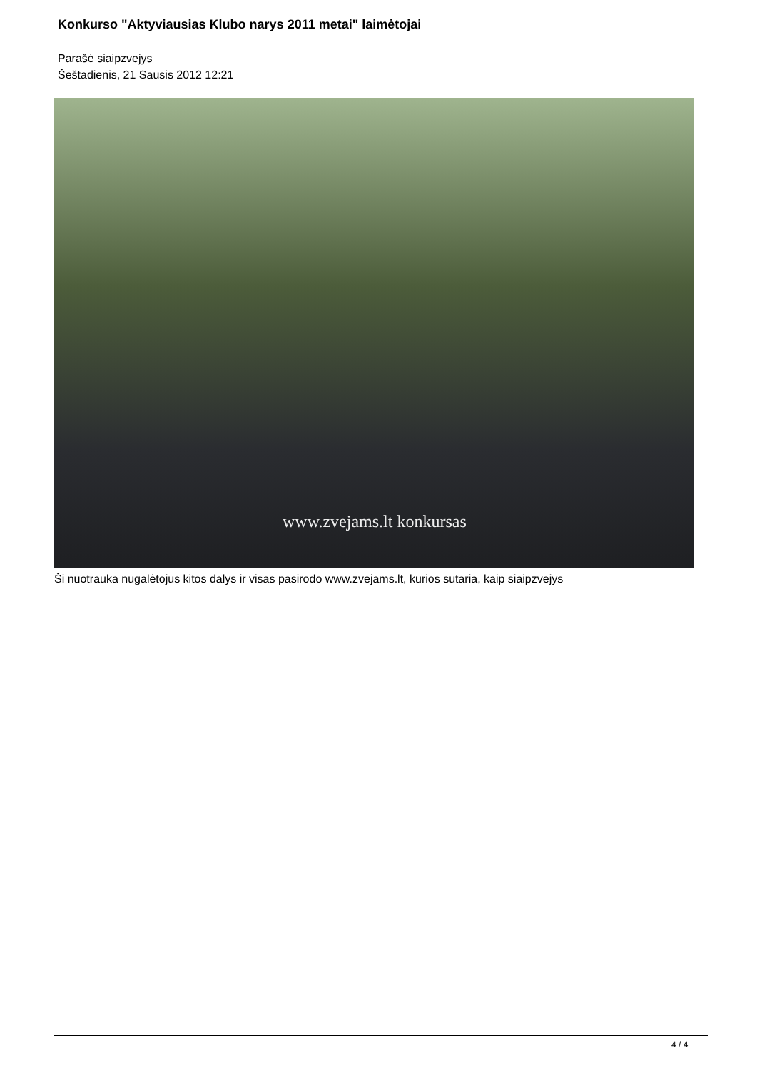Konkurso "Aktyviausias Klubo narys 2011 metai" laimėtojai
Parašė siaipzvejys
Šeštadienis, 21 Sausis 2012 12:21
www.zvejams.lt konkursas
Ši nuotrauka nugalėtojus kitos dalys ir visas pasirodo www.zvejams.lt, kurios sutaria, kaip siaipzvejys
4 / 4